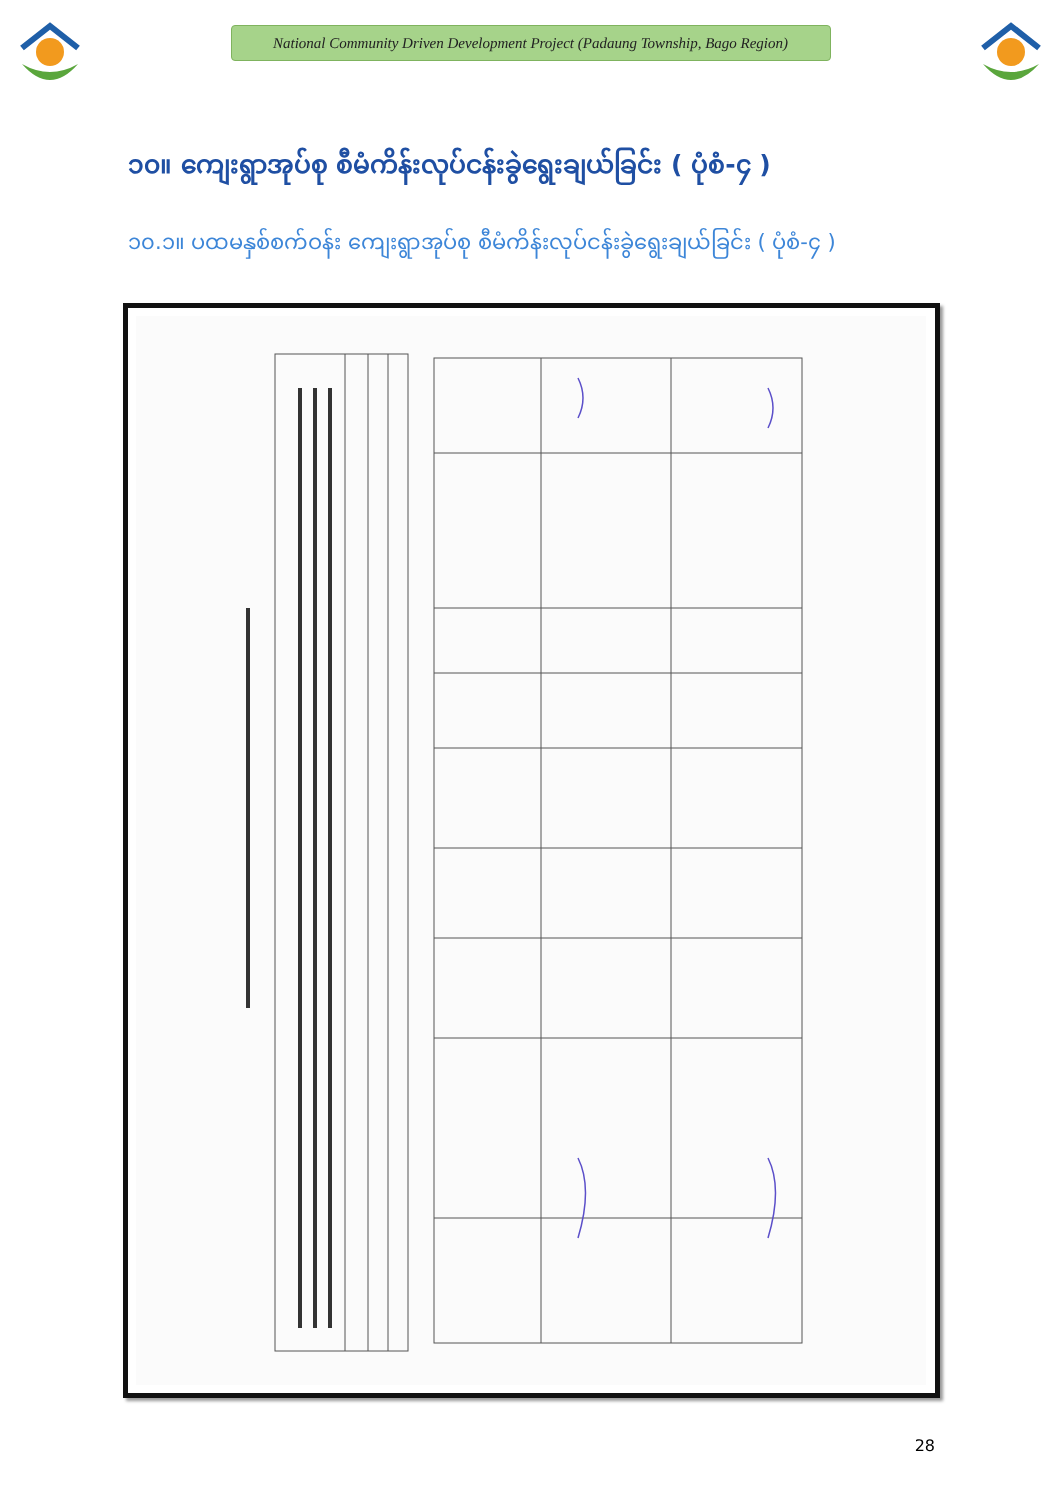National Community Driven Development Project (Padaung Township, Bago Region)
၁၀။ ကျေးရွာအုပ်စု စီမံကိန်းလုပ်ငန်းခွဲရွေးချယ်ခြင်း ( ပုံစံ-၄ )
၁၀.၁။ ပထမနှစ်စက်ဝန်း ကျေးရွာအုပ်စု စီမံကိန်းလုပ်ငန်းခွဲရွေးချယ်ခြင်း ( ပုံစံ-၄ )
28